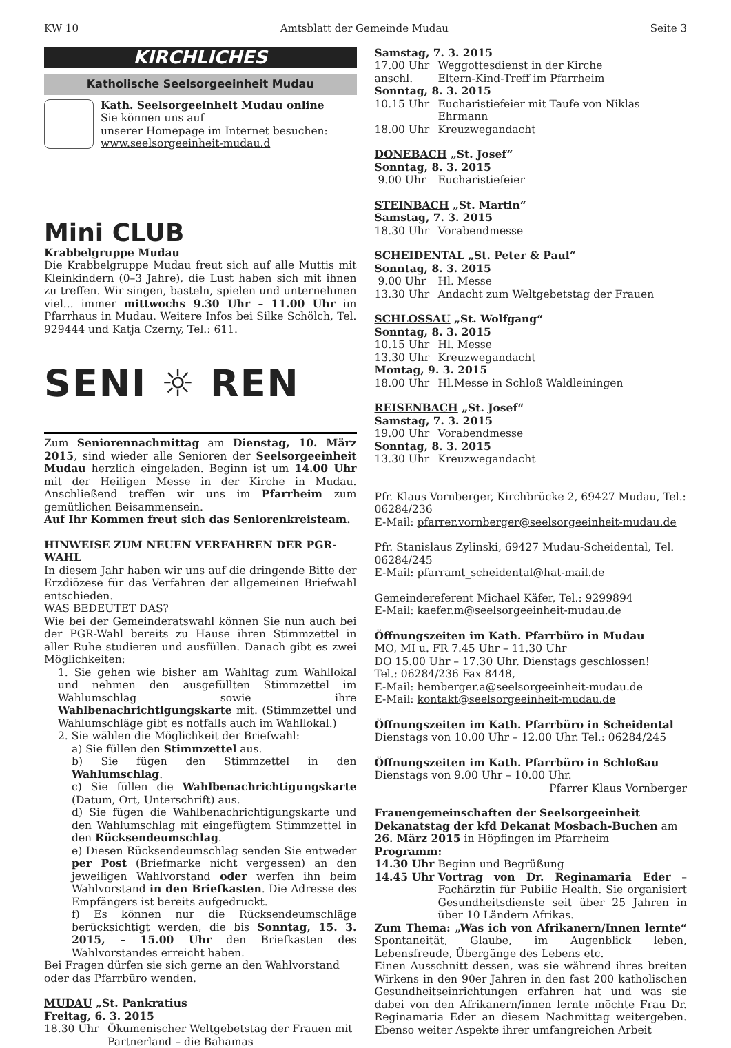KW 10 Amtsblatt der Gemeinde Mudau Seite 3
KIRCHLICHES
Katholische Seelsorgeeinheit Mudau
Kath. Seelsorgeeinheit Mudau online
Sie können uns auf
unserer Homepage im Internet besuchen:
www.seelsorgeeinheit-mudau.d
Mini CLUB
Krabbelgruppe Mudau
Die Krabbelgruppe Mudau freut sich auf alle Muttis mit Kleinkindern (0–3 Jahre), die Lust haben sich mit ihnen zu treffen. Wir singen, basteln, spielen und unternehmen viel... immer mittwochs 9.30 Uhr – 11.00 Uhr im Pfarrhaus in Mudau. Weitere Infos bei Silke Schölch, Tel. 929444 und Katja Czerny, Tel.: 611.
SENI ☼ REN
Zum Seniorennachmittag am Dienstag, 10. März 2015, sind wieder alle Senioren der Seelsorgeeinheit Mudau herzlich eingeladen. Beginn ist um 14.00 Uhr mit der Heiligen Messe in der Kirche in Mudau. Anschließend treffen wir uns im Pfarrheim zum gemütlichen Beisammensein.
Auf Ihr Kommen freut sich das Seniorenkreisteam.
HINWEISE ZUM NEUEN VERFAHREN DER PGR-WAHL
In diesem Jahr haben wir uns auf die dringende Bitte der Erzdiözese für das Verfahren der allgemeinen Briefwahl entschieden.
WAS BEDEUTET DAS?
Wie bei der Gemeinderatswahl können Sie nun auch bei der PGR-Wahl bereits zu Hause ihren Stimmzettel in aller Ruhe studieren und ausfüllen. Danach gibt es zwei Möglichkeiten:
1. Sie gehen wie bisher am Wahltag zum Wahllokal und nehmen den ausgefüllten Stimmzettel im Wahlumschlag sowie ihre Wahlbenachrichtigungskarte mit. (Stimmzettel und Wahlumschläge gibt es notfalls auch im Wahllokal.)
2. Sie wählen die Möglichkeit der Briefwahl:
a) Sie füllen den Stimmzettel aus.
b) Sie fügen den Stimmzettel in den Wahlumschlag.
c) Sie füllen die Wahlbenachrichtigungskarte (Datum, Ort, Unterschrift) aus.
d) Sie fügen die Wahlbenachrichtigungskarte und den Wahlumschlag mit eingefügtem Stimmzettel in den Rücksendeumschlag.
e) Diesen Rücksendeumschlag senden Sie entweder per Post (Briefmarke nicht vergessen) an den jeweiligen Wahlvorstand oder werfen ihn beim Wahlvorstand in den Briefkasten. Die Adresse des Empfängers ist bereits aufgedruckt.
f) Es können nur die Rücksendeumschläge berücksichtigt werden, die bis Sonntag, 15. 3. 2015, – 15.00 Uhr den Briefkasten des Wahlvorstandes erreicht haben.
Bei Fragen dürfen sie sich gerne an den Wahlvorstand oder das Pfarrbüro wenden.
MUDAU „St. Pankratius
Freitag, 6. 3. 2015
18.30 Uhr Ökumenischer Weltgebetstag der Frauen mit Partnerland – die Bahamas
Samstag, 7. 3. 2015
17.00 Uhr Weggottesdienst in der Kirche
anschl. Eltern-Kind-Treff im Pfarrheim
Sonntag, 8. 3. 2015
10.15 Uhr Eucharistiefeier mit Taufe von Niklas Ehrmann
18.00 Uhr Kreuzwegandacht
DONEBACH „St. Josef“
Sonntag, 8. 3. 2015
9.00 Uhr Eucharistiefeier
STEINBACH „St. Martin“
Samstag, 7. 3. 2015
18.30 Uhr Vorabendmesse
SCHEIDENTAL „St. Peter & Paul“
Sonntag, 8. 3. 2015
9.00 Uhr Hl. Messe
13.30 Uhr Andacht zum Weltgebetstag der Frauen
SCHLOSSAU „St. Wolfgang“
Sonntag, 8. 3. 2015
10.15 Uhr Hl. Messe
13.30 Uhr Kreuzwegandacht
Montag, 9. 3. 2015
18.00 Uhr Hl.Messe in Schloß Waldleiningen
REISENBACH „St. Josef“
Samstag, 7. 3. 2015
19.00 Uhr Vorabendmesse
Sonntag, 8. 3. 2015
13.30 Uhr Kreuzwegandacht
Pfr. Klaus Vornberger, Kirchbrücke 2, 69427 Mudau, Tel.: 06284/236
E-Mail: pfarrer.vornberger@seelsorgeeinheit-mudau.de
Pfr. Stanislaus Zylinski, 69427 Mudau-Scheidental, Tel. 06284/245
E-Mail: pfarramt_scheidental@hat-mail.de
Gemeindereferent Michael Käfer, Tel.: 9299894
E-Mail: kaefer.m@seelsorgeeinheit-mudau.de
Öffnungszeiten im Kath. Pfarrbüro in Mudau
MO, MI u. FR 7.45 Uhr – 11.30 Uhr
DO 15.00 Uhr – 17.30 Uhr. Dienstags geschlossen!
Tel.: 06284/236 Fax 8448,
E-Mail: hemberger.a@seelsorgeeinheit-mudau.de
E-Mail: kontakt@seelsorgeeinheit-mudau.de
Öffnungszeiten im Kath. Pfarrbüro in Scheidental
Dienstags von 10.00 Uhr – 12.00 Uhr. Tel.: 06284/245
Öffnungszeiten im Kath. Pfarrbüro in Schloßau
Dienstags von 9.00 Uhr – 10.00 Uhr.
Pfarrer Klaus Vornberger
Frauengemeinschaften der Seelsorgeeinheit
Dekanatstag der kfd Dekanat Mosbach-Buchen am 26. März 2015 in Höpfingen im Pfarrheim
Programm:
14.30 Uhr Beginn und Begrüßung
14.45 Uhr Vortrag von Dr. Reginamaria Eder – Fachärztin für Pubilic Health. Sie organisiert Gesundheitsdienste seit über 25 Jahren in über 10 Ländern Afrikas.
Zum Thema: „Was ich von Afrikanern/Innen lernte“ Spontaneität, Glaube, im Augenblick leben, Lebensfreude, Übergänge des Lebens etc.
Einen Ausschnitt dessen, was sie während ihres breiten Wirkens in den 90er Jahren in den fast 200 katholischen Gesundheitseinrichtungen erfahren hat und was sie dabei von den Afrikanern/innen lernte möchte Frau Dr. Reginamaria Eder an diesem Nachmittag weitergeben. Ebenso weiter Aspekte ihrer umfangreichen Arbeit